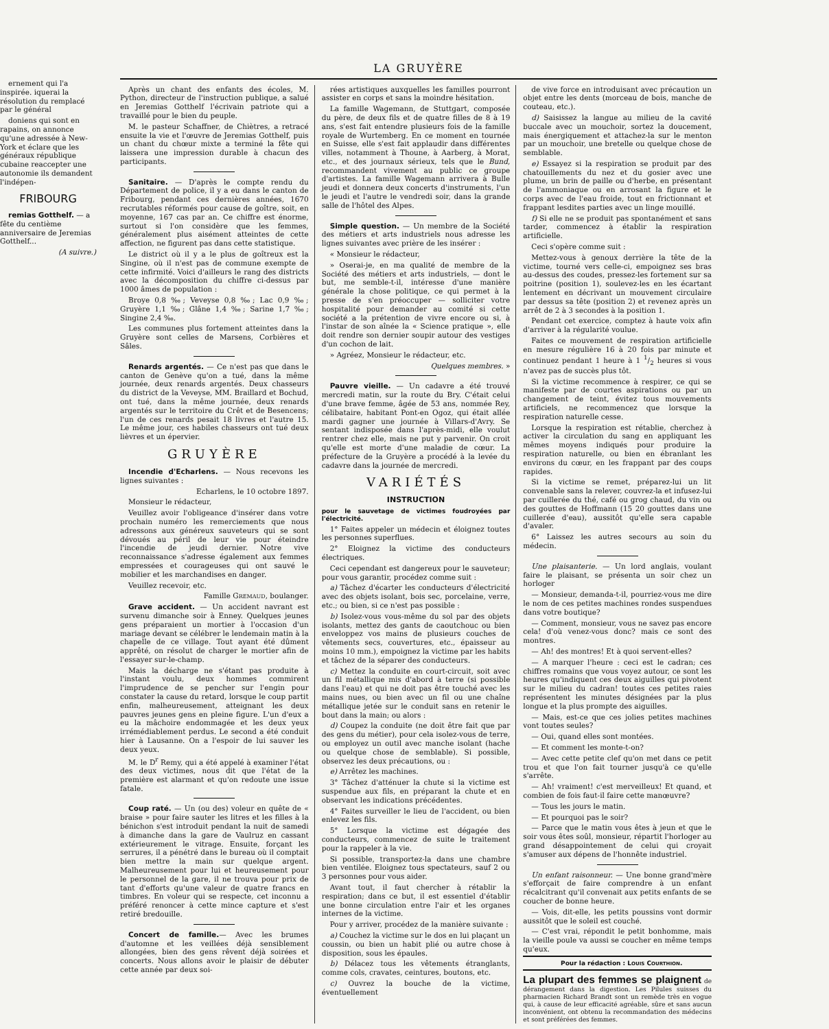ernement qui l'a inspirée. iquerai la résolution du remplacé par le général
doniens qui sont en rapains, on annonce qu'une adressée à New-York et éclare que les généraux république cubaine reaccepter une autonomie ils demandent l'indépen-
FRIBOURG
remias Gotthelf. — a fête du centième anniversaire de Jeremias Gotthelf...
(A suivre.)
LA GRUYÈRE
Après un chant des enfants des écoles, M. Python, directeur de l'instruction publique, a salué en Jeremias Gotthelf l'écrivain patriote qui a travaillé pour le bien du peuple.
M. le pasteur Schaffner, de Chiètres, a retracé ensuite la vie et l'œuvre de Jeremias Gotthelf, puis un chant du chœur mixte a terminé la fête qui laissera une impression durable à chacun des participants.
Sanitaire. — D'après le compte rendu du Département de police, il y a eu dans le canton de Fribourg, pendant ces dernières années, 1670 recrutables réformés pour cause de goître, soit, en moyenne, 167 cas par an. Ce chiffre est énorme, surtout si l'on considère que les femmes, généralement plus aisément atteintes de cette affection, ne figurent pas dans cette statistique.
Le district où il y a le plus de goîtreux est la Singine, où il n'est pas de commune exempte de cette infirmité. Voici d'ailleurs le rang des districts avec la décomposition du chiffre ci-dessus par 1000 âmes de population :
Broye 0,8 ‰; Veveyse 0,8 ‰; Lac 0,9 ‰; Gruyère 1,1 ‰; Glâne 1,4 ‰; Sarine 1,7 ‰; Singine 2,4 ‰.
Les communes plus fortement atteintes dans la Gruyère sont celles de Marsens, Corbières et Sâles.
Renards argentés. — Ce n'est pas que dans le canton de Genève qu'on a tué, dans la même journée, deux renards argentés. Deux chasseurs du district de la Veveyse, MM. Braillard et Bochud, ont tué, dans la même journée, deux renards argentés sur le territoire du Crêt et de Besencens; l'un de ces renards pesait 18 livres et l'autre 15. Le même jour, ces habiles chasseurs ont tué deux lièvres et un épervier.
GRUYÈRE
Incendie d'Echarlens. — Nous recevons les lignes suivantes :
Echarlens, le 10 octobre 1897.
Monsieur le rédacteur,
Veuillez avoir l'obligeance d'insérer dans votre prochain numéro les remerciements que nous adressons aux généreux sauveteurs qui se sont dévoués au péril de leur vie pour éteindre l'incendie de jeudi dernier. Notre vive reconnaissance s'adresse également aux femmes empressées et courageuses qui ont sauvé le mobilier et les marchandises en danger.
Veuillez recevoir, etc.
Famille GREMAUD, boulanger.
Grave accident. — Un accident navrant est survenu dimanche soir à Enney. Quelques jeunes gens préparaient un mortier à l'occasion d'un mariage devant se célébrer le lendemain matin à la chapelle de ce village. Tout ayant été dûment apprêté, on résolut de charger le mortier afin de l'essayer sur-le-champ.
Mais la décharge ne s'étant pas produite à l'instant voulu, deux hommes commirent l'imprudence de se pencher sur l'engin pour constater la cause du retard, lorsque le coup partit enfin, malheureusement, atteignant les deux pauvres jeunes gens en pleine figure. L'un d'eux a eu la mâchoire endommagée et les deux yeux irrémédiablement perdus. Le second a été conduit hier à Lausanne. On a l'espoir de lui sauver les deux yeux.
M. le D<sup>r</sup> Remy, qui a été appelé à examiner l'état des deux victimes, nous dit que l'état de la première est alarmant et qu'on redoute une issue fatale.
Coup raté. — Un (ou des) voleur en quête de « braise » pour faire sauter les litres et les filles à la bénichon s'est introduit pendant la nuit de samedi à dimanche dans la gare de Vaulruz en cassant extérieurement le vitrage. Ensuite, forçant les serrures, il a pénétré dans le bureau où il comptait bien mettre la main sur quelque argent. Malheureusement pour lui et heureusement pour le personnel de la gare, il ne trouva pour prix de tant d'efforts qu'une valeur de quatre francs en timbres. En voleur qui se respecte, cet inconnu a préféré renoncer à cette mince capture et s'est retiré bredouille.
Concert de famille.— Avec les brumes d'automne et les veillées déjà sensiblement allongées, bien des gens rêvent déjà soirées et concerts. Nous allons avoir le plaisir de débuter cette année par deux soi-
rées artistiques auxquelles les familles pourront assister en corps et sans la moindre hésitation.
La famille Wagemann, de Stuttgart, composée du père, de deux fils et de quatre filles de 8 à 19 ans, s'est fait entendre plusieurs fois de la famille royale de Wurtemberg. En ce moment en tournée en Suisse, elle s'est fait applaudir dans différentes villes, notamment à Thoune, à Aarberg, à Morat, etc., et des journaux sérieux, tels que le Bund, recommandent vivement au public ce groupe d'artistes. La famille Wagemann arrivera à Bulle jeudi et donnera deux concerts d'instruments, l'un le jeudi et l'autre le vendredi soir, dans la grande salle de l'hôtel des Alpes.
Simple question. — Un membre de la Société des métiers et arts industriels nous adresse les lignes suivantes avec prière de les insérer :
« Monsieur le rédacteur,
» Oserai-je, en ma qualité de membre de la Société des métiers et arts industriels, — dont le but, me semble-t-il, intéresse d'une manière générale la chose politique, ce qui permet à la presse de s'en préoccuper — solliciter votre hospitalité pour demander au comité si cette société a la prétention de vivre encore ou si, à l'instar de son aînée la « Science pratique », elle doit rendre son dernier soupir autour des vestiges d'un cochon de lait.
» Agréez, Monsieur le rédacteur, etc.
Quelques membres. »
Pauvre vieille. — Un cadavre a été trouvé mercredi matin, sur la route du Bry. C'était celui d'une brave femme, âgée de 53 ans, nommée Rey, célibataire, habitant Pont-en Ogoz, qui était allée mardi gagner une journée à Villars-d'Avry. Se sentant indisposée dans l'après-midi, elle voulut rentrer chez elle, mais ne put y parvenir. On croit qu'elle est morte d'une maladie de cœur. La préfecture de la Gruyère a procédé à la levée du cadavre dans la journée de mercredi.
VARIÉTÉS
INSTRUCTION
pour le sauvetage de victimes foudroyées par l'électricité.
1° Faites appeler un médecin et éloignez toutes les personnes superflues.
2° Eloignez la victime des conducteurs électriques.
Ceci cependant est dangereux pour le sauveteur; pour vous garantir, procédez comme suit :
a) Tâchez d'écarter les conducteurs d'électricité avec des objets isolant, bois sec, porcelaine, verre, etc.; ou bien, si ce n'est pas possible :
b) Isolez-vous vous-même du sol par des objets isolants, mettez des gants de caoutchouc ou bien enveloppez vos mains de plusieurs couches de vêtements secs, couvertures, etc., épaisseur au moins 10 mm.), empoignez la victime par les habits et tâchez de la séparer des conducteurs.
c) Mettez la conduite en court-circuit, soit avec un fil métallique mis d'abord à terre (si possible dans l'eau) et qui ne doit pas être touché avec les mains nues, ou bien avec un fil ou une chaîne métallique jetée sur le conduit sans en retenir le bout dans la main; ou alors :
d) Coupez la conduite (ne doit être fait que par des gens du métier), pour cela isolez-vous de terre, ou employez un outil avec manche isolant (hache ou quelque chose de semblable). Si possible, observez les deux précautions, ou :
e) Arrêtez les machines.
3° Tâchez d'atténuer la chute si la victime est suspendue aux fils, en préparant la chute et en observant les indications précédentes.
4° Faites surveiller le lieu de l'accident, ou bien enlevez les fils.
5° Lorsque la victime est dégagée des conducteurs, commencez de suite le traitement pour la rappeler à la vie.
Si possible, transportez-la dans une chambre bien ventilée. Eloignez tous spectateurs, sauf 2 ou 3 personnes pour vous aider.
Avant tout, il faut chercher à rétablir la respiration; dans ce but, il est essentiel d'établir une bonne circulation entre l'air et les organes internes de la victime.
Pour y arriver, procédez de la manière suivante :
a) Couchez la victime sur le dos en lui plaçant un coussin, ou bien un habit plié ou autre chose à disposition, sous les épaules.
b) Délacez tous les vêtements étranglants, comme cols, cravates, ceintures, boutons, etc.
c) Ouvrez la bouche de la victime, éventuellement
de vive force en introduisant avec précaution un objet entre les dents (morceau de bois, manche de couteau, etc.).
d) Saisissez la langue au milieu de la cavité buccale avec un mouchoir, sortez la doucement, mais énergiquement et attachez-la sur le menton par un mouchoir, une bretelle ou quelque chose de semblable.
e) Essayez si la respiration se produit par des chatouillements du nez et du gosier avec une plume, un brin de paille ou d'herbe, en présentant de l'ammoniaque ou en arrosant la figure et le corps avec de l'eau froide, tout en frictionnant et frappant lesdites parties avec un linge mouillé.
f) Si elle ne se produit pas spontanément et sans tarder, commencez à établir la respiration artificielle.
Ceci s'opère comme suit :
Mettez-vous à genoux derrière la tête de la victime, tourné vers celle-ci, empoignez ses bras au-dessus des coudes, pressez-les fortement sur sa poitrine (position 1), soulevez-les en les écartant lentement en décrivant un mouvement circulaire par dessus sa tête (position 2) et revenez après un arrêt de 2 à 3 secondes à la position 1.
Pendant cet exercice, comptez à haute voix afin d'arriver à la régularité voulue.
Faites ce mouvement de respiration artificielle en mesure régulière 16 à 20 fois par minute et continuez pendant 1 heure à 1 1/2 heures si vous n'avez pas de succès plus tôt.
Si la victime recommence à respirer, ce qui se manifeste par de courtes aspirations ou par un changement de teint, évitez tous mouvements artificiels, ne recommencez que lorsque la respiration naturelle cesse.
Lorsque la respiration est rétablie, cherchez à activer la circulation du sang en appliquant les mêmes moyens indiqués pour produire la respiration naturelle, ou bien en ébranlant les environs du cœur, en les frappant par des coups rapides.
Si la victime se remet, préparez-lui un lit convenable sans la relever, couvrez-la et infusez-lui par cuillerée du thé, café ou grog chaud, du vin ou des gouttes de Hoffmann (15 20 gouttes dans une cuillerée d'eau), aussitôt qu'elle sera capable d'avaler.
6° Laissez les autres secours au soin du médecin.
Une plaisanterie. — Un lord anglais, voulant faire le plaisant, se présenta un soir chez un horloger
— Monsieur, demanda-t-il, pourriez-vous me dire le nom de ces petites machines rondes suspendues dans votre boutique?
— Comment, monsieur, vous ne savez pas encore cela! d'où venez-vous donc? mais ce sont des montres.
— Ah! des montres! Et à quoi servent-elles?
— A marquer l'heure : ceci est le cadran; ces chiffres romains que vous voyez autour, ce sont les heures qu'indiquent ces deux aiguilles qui pivotent sur le milieu du cadran! toutes ces petites raies représentent les minutes désignées par la plus longue et la plus prompte des aiguilles.
— Mais, est-ce que ces jolies petites machines vont toutes seules?
— Oui, quand elles sont montées.
— Et comment les monte-t-on?
— Avec cette petite clef qu'on met dans ce petit trou et que l'on fait tourner jusqu'à ce qu'elle s'arrête.
— Ah! vraiment! c'est merveilleux! Et quand, et combien de fois faut-il faire cette manœuvre?
— Tous les jours le matin.
— Et pourquoi pas le soir?
— Parce que le matin vous êtes à jeun et que le soir vous êtes soûl, monsieur, répartit l'horloger au grand désappointement de celui qui croyait s'amuser aux dépens de l'honnête industriel.
Un enfant raisonneur. — Une bonne grand'mère s'efforçait de faire comprendre à un enfant récalcitrant qu'il convenait aux petits enfants de se coucher de bonne heure.
— Vois, dit-elle, les petits poussins vont dormir aussitôt que le soleil est couché.
— C'est vrai, répondit le petit bonhomme, mais la vieille poule va aussi se coucher en même temps qu'eux.
Pour la rédaction : LOUIS COURTHION.
La plupart des femmes se plaignent de dérangement dans la digestion. Les Pilules suisses du pharmacien Richard Brandt sont un remède très en vogue qui, à cause de leur efficacité agréable, sûre et sans aucun inconvénient, ont obtenu la recommandation des médecins et sont préférées des femmes.